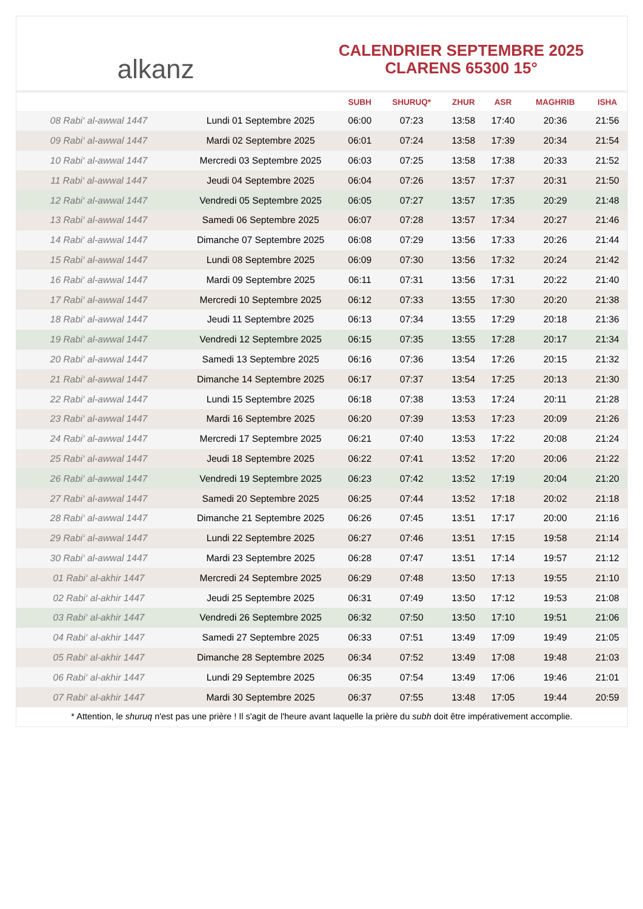alkanz
CALENDRIER SEPTEMBRE 2025
CLARENS 65300 15°
| | | SUBH | SHURUQ* | ZHUR | ASR | MAGHRIB | ISHA |
| --- | --- | --- | --- | --- | --- | --- | --- |
| 08 Rabi‘ al-awwal 1447 | Lundi 01 Septembre 2025 | 06:00 | 07:23 | 13:58 | 17:40 | 20:36 | 21:56 |
| 09 Rabi‘ al-awwal 1447 | Mardi 02 Septembre 2025 | 06:01 | 07:24 | 13:58 | 17:39 | 20:34 | 21:54 |
| 10 Rabi‘ al-awwal 1447 | Mercredi 03 Septembre 2025 | 06:03 | 07:25 | 13:58 | 17:38 | 20:33 | 21:52 |
| 11 Rabi‘ al-awwal 1447 | Jeudi 04 Septembre 2025 | 06:04 | 07:26 | 13:57 | 17:37 | 20:31 | 21:50 |
| 12 Rabi‘ al-awwal 1447 | Vendredi 05 Septembre 2025 | 06:05 | 07:27 | 13:57 | 17:35 | 20:29 | 21:48 |
| 13 Rabi‘ al-awwal 1447 | Samedi 06 Septembre 2025 | 06:07 | 07:28 | 13:57 | 17:34 | 20:27 | 21:46 |
| 14 Rabi‘ al-awwal 1447 | Dimanche 07 Septembre 2025 | 06:08 | 07:29 | 13:56 | 17:33 | 20:26 | 21:44 |
| 15 Rabi‘ al-awwal 1447 | Lundi 08 Septembre 2025 | 06:09 | 07:30 | 13:56 | 17:32 | 20:24 | 21:42 |
| 16 Rabi‘ al-awwal 1447 | Mardi 09 Septembre 2025 | 06:11 | 07:31 | 13:56 | 17:31 | 20:22 | 21:40 |
| 17 Rabi‘ al-awwal 1447 | Mercredi 10 Septembre 2025 | 06:12 | 07:33 | 13:55 | 17:30 | 20:20 | 21:38 |
| 18 Rabi‘ al-awwal 1447 | Jeudi 11 Septembre 2025 | 06:13 | 07:34 | 13:55 | 17:29 | 20:18 | 21:36 |
| 19 Rabi‘ al-awwal 1447 | Vendredi 12 Septembre 2025 | 06:15 | 07:35 | 13:55 | 17:28 | 20:17 | 21:34 |
| 20 Rabi‘ al-awwal 1447 | Samedi 13 Septembre 2025 | 06:16 | 07:36 | 13:54 | 17:26 | 20:15 | 21:32 |
| 21 Rabi‘ al-awwal 1447 | Dimanche 14 Septembre 2025 | 06:17 | 07:37 | 13:54 | 17:25 | 20:13 | 21:30 |
| 22 Rabi‘ al-awwal 1447 | Lundi 15 Septembre 2025 | 06:18 | 07:38 | 13:53 | 17:24 | 20:11 | 21:28 |
| 23 Rabi‘ al-awwal 1447 | Mardi 16 Septembre 2025 | 06:20 | 07:39 | 13:53 | 17:23 | 20:09 | 21:26 |
| 24 Rabi‘ al-awwal 1447 | Mercredi 17 Septembre 2025 | 06:21 | 07:40 | 13:53 | 17:22 | 20:08 | 21:24 |
| 25 Rabi‘ al-awwal 1447 | Jeudi 18 Septembre 2025 | 06:22 | 07:41 | 13:52 | 17:20 | 20:06 | 21:22 |
| 26 Rabi‘ al-awwal 1447 | Vendredi 19 Septembre 2025 | 06:23 | 07:42 | 13:52 | 17:19 | 20:04 | 21:20 |
| 27 Rabi‘ al-awwal 1447 | Samedi 20 Septembre 2025 | 06:25 | 07:44 | 13:52 | 17:18 | 20:02 | 21:18 |
| 28 Rabi‘ al-awwal 1447 | Dimanche 21 Septembre 2025 | 06:26 | 07:45 | 13:51 | 17:17 | 20:00 | 21:16 |
| 29 Rabi‘ al-awwal 1447 | Lundi 22 Septembre 2025 | 06:27 | 07:46 | 13:51 | 17:15 | 19:58 | 21:14 |
| 30 Rabi‘ al-awwal 1447 | Mardi 23 Septembre 2025 | 06:28 | 07:47 | 13:51 | 17:14 | 19:57 | 21:12 |
| 01 Rabi‘ al-akhir 1447 | Mercredi 24 Septembre 2025 | 06:29 | 07:48 | 13:50 | 17:13 | 19:55 | 21:10 |
| 02 Rabi‘ al-akhir 1447 | Jeudi 25 Septembre 2025 | 06:31 | 07:49 | 13:50 | 17:12 | 19:53 | 21:08 |
| 03 Rabi‘ al-akhir 1447 | Vendredi 26 Septembre 2025 | 06:32 | 07:50 | 13:50 | 17:10 | 19:51 | 21:06 |
| 04 Rabi‘ al-akhir 1447 | Samedi 27 Septembre 2025 | 06:33 | 07:51 | 13:49 | 17:09 | 19:49 | 21:05 |
| 05 Rabi‘ al-akhir 1447 | Dimanche 28 Septembre 2025 | 06:34 | 07:52 | 13:49 | 17:08 | 19:48 | 21:03 |
| 06 Rabi‘ al-akhir 1447 | Lundi 29 Septembre 2025 | 06:35 | 07:54 | 13:49 | 17:06 | 19:46 | 21:01 |
| 07 Rabi‘ al-akhir 1447 | Mardi 30 Septembre 2025 | 06:37 | 07:55 | 13:48 | 17:05 | 19:44 | 20:59 |
* Attention, le shuruq n'est pas une prière ! Il s'agit de l'heure avant laquelle la prière du subh doit être impérativement accomplie.